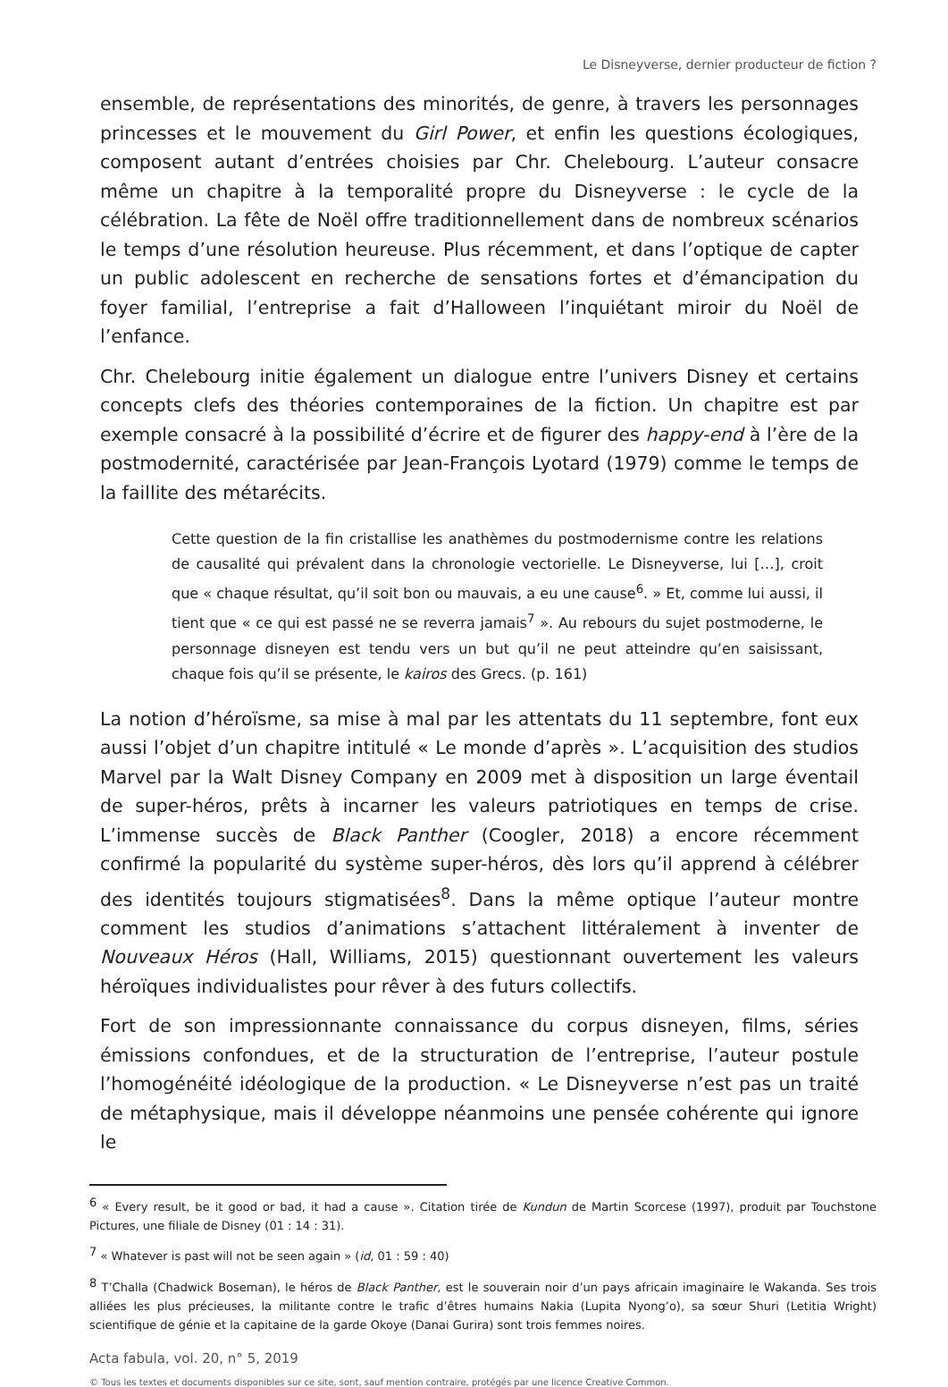Le Disneyverse, dernier producteur de fiction ?
ensemble, de représentations des minorités, de genre, à travers les personnages princesses et le mouvement du Girl Power, et enfin les questions écologiques, composent autant d’entrées choisies par Chr. Chelebourg. L’auteur consacre même un chapitre à la temporalité propre du Disneyverse : le cycle de la célébration. La fête de Noël offre traditionnellement dans de nombreux scénarios le temps d’une résolution heureuse. Plus récemment, et dans l’optique de capter un public adolescent en recherche de sensations fortes et d’émancipation du foyer familial, l’entreprise a fait d’Halloween l’inquiétant miroir du Noël de l’enfance.
Chr. Chelebourg initie également un dialogue entre l’univers Disney et certains concepts clefs des théories contemporaines de la fiction. Un chapitre est par exemple consacré à la possibilité d’écrire et de figurer des happy-end à l’ère de la postmodernité, caractérisée par Jean-François Lyotard (1979) comme le temps de la faillite des métarécits.
Cette question de la fin cristallise les anathèmes du postmodernisme contre les relations de causalité qui prévalent dans la chronologie vectorielle. Le Disneyverse, lui […], croit que « chaque résultat, qu’il soit bon ou mauvais, a eu une cause<sup>6</sup>. » Et, comme lui aussi, il tient que « ce qui est passé ne se reverra jamais<sup>7</sup> ». Au rebours du sujet postmoderne, le personnage disneyen est tendu vers un but qu’il ne peut atteindre qu’en saisissant, chaque fois qu’il se présente, le kairos des Grecs. (p. 161)
La notion d’héroïsme, sa mise à mal par les attentats du 11 septembre, font eux aussi l’objet d’un chapitre intitulé « Le monde d’après ». L’acquisition des studios Marvel par la Walt Disney Company en 2009 met à disposition un large éventail de super-héros, prêts à incarner les valeurs patriotiques en temps de crise. L’immense succès de Black Panther (Coogler, 2018) a encore récemment confirmé la popularité du système super-héros, dès lors qu’il apprend à célébrer des identités toujours stigmatisées<sup>8</sup>. Dans la même optique l’auteur montre comment les studios d’animations s’attachent littéralement à inventer de Nouveaux Héros (Hall, Williams, 2015) questionnant ouvertement les valeurs héroïques individualistes pour rêver à des futurs collectifs.
Fort de son impressionnante connaissance du corpus disneyen, films, séries émissions confondues, et de la structuration de l’entreprise, l’auteur postule l’homogénéité idéologique de la production. « Le Disneyverse n’est pas un traité de métaphysique, mais il développe néanmoins une pensée cohérente qui ignore le
<sup>6</sup> « Every result, be it good or bad, it had a cause ». Citation tirée de Kundun de Martin Scorcese (1997), produit par Touchstone Pictures, une filiale de Disney (01 : 14 : 31).
<sup>7</sup> « Whatever is past will not be seen again » (id, 01 : 59 : 40)
<sup>8</sup> T’Challa (Chadwick Boseman), le héros de Black Panther, est le souverain noir d’un pays africain imaginaire le Wakanda. Ses trois alliées les plus précieuses, la militante contre le trafic d’êtres humains Nakia (Lupita Nyong’o), sa sœur Shuri (Letitia Wright) scientifique de génie et la capitaine de la garde Okoye (Danai Gurira) sont trois femmes noires.
Acta fabula, vol. 20, n° 5, 2019
© Tous les textes et documents disponibles sur ce site, sont, sauf mention contraire, protégés par une licence Creative Common.